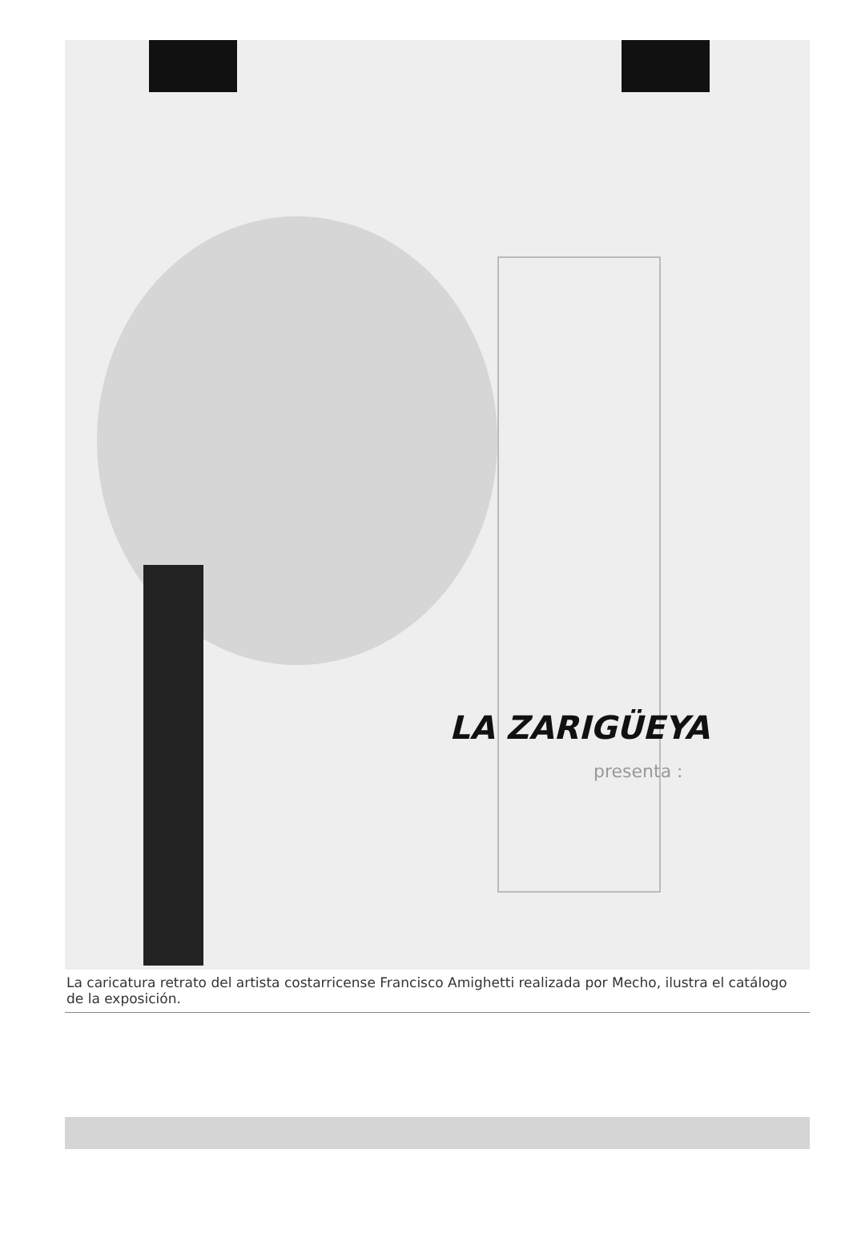LA ZARIGÜEYA
presenta :
La caricatura retrato del artista costarricense Francisco Amighetti realizada por Mecho, ilustra el catálogo de la exposición.